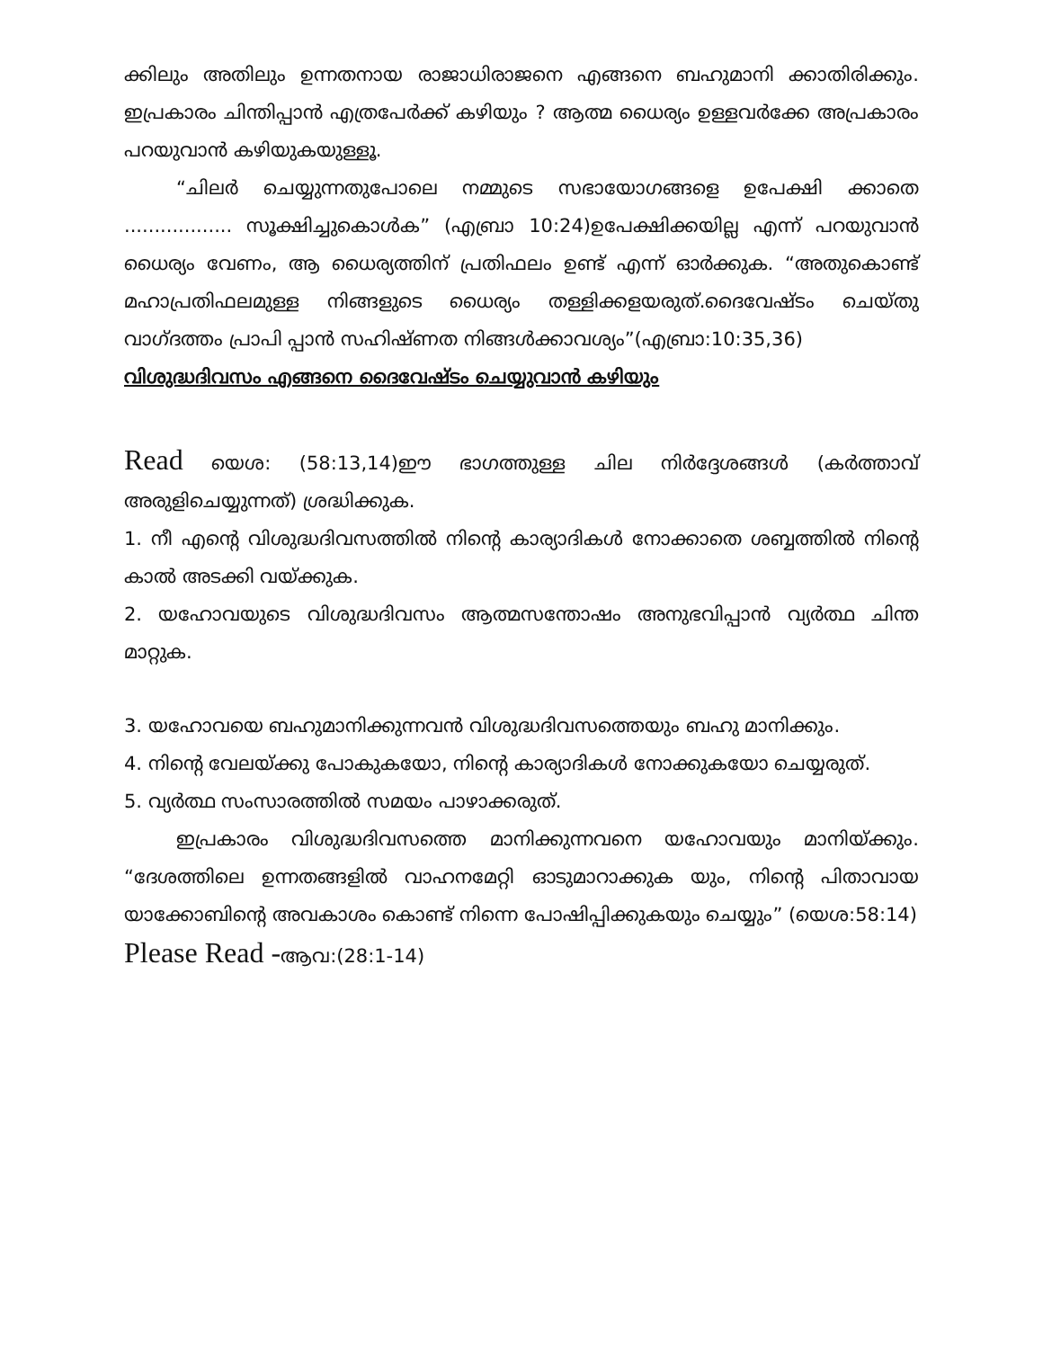ക്കിലും അതിലും ഉന്നതനായ രാജാധിരാജനെ എങ്ങനെ ബഹുമാനി ക്കാതിരിക്കും. ഇപ്രകാരം ചിന്തിപ്പാൻ എത്രപേർക്ക് കഴിയും ? ആത്മ ധൈര്യം ഉള്ളവർക്കേ അപ്രകാരം പറയുവാൻ കഴിയുകയുള്ളൂ.
“ചിലർ ചെയ്യുന്നതുപോലെ നമ്മുടെ സഭായോഗങ്ങളെ ഉപേക്ഷി ക്കാതെ .................. സൂക്ഷിച്ചുകൊൾക” (എബ്രാ 10:24)ഉപേക്ഷിക്കയില്ല എന്ന് പറയുവാൻ ധൈര്യം വേണം, ആ ധൈര്യത്തിന് പ്രതിഫലം ഉണ്ട് എന്ന് ഓർക്കുക. “അതുകൊണ്ട് മഹാപ്രതിഫലമുള്ള നിങ്ങളുടെ ധൈര്യം തള്ളിക്കളയരുത്.ദൈവേഷ്ടം ചെയ്തു വാഗ്ദത്തം പ്രാപി പ്പാൻ സഹിഷ്ണത നിങ്ങൾക്കാവശ്യം”(എബ്രാ:10:35,36)
വിശുദ്ധദിവസം എങ്ങനെ ദൈവേഷ്ടം ചെയ്യുവാൻ കഴിയും
Read യെശ: (58:13,14)ഈ ഭാഗത്തുള്ള ചില നിർദ്ദേശങ്ങൾ (കർത്താവ് അരുളിചെയ്യുന്നത്) ശ്രദ്ധിക്കുക.
1. നീ എന്റെ വിശുദ്ധദിവസത്തിൽ നിന്റെ കാര്യാദികൾ നോക്കാതെ ശബ്ബത്തിൽ നിന്റെ കാൽ അടക്കി വയ്ക്കുക.
2. യഹോവയുടെ വിശുദ്ധദിവസം ആത്മസന്തോഷം അനുഭവിപ്പാൻ വ്യർത്ഥ ചിന്ത മാറ്റുക.
3. യഹോവയെ ബഹുമാനിക്കുന്നവൻ വിശുദ്ധദിവസത്തെയും ബഹു മാനിക്കും.
4. നിന്റെ വേലയ്ക്കു പോകുകയോ, നിന്റെ കാര്യാദികൾ നോക്കുകയോ ചെയ്യരുത്.
5. വ്യർത്ഥ സംസാരത്തിൽ സമയം പാഴാക്കരുത്.
ഇപ്രകാരം വിശുദ്ധദിവസത്തെ മാനിക്കുന്നവനെ യഹോവയും മാനിയ്ക്കും. “ദേശത്തിലെ ഉന്നതങ്ങളിൽ വാഹനമേറ്റി ഓടുമാറാക്കുക യും, നിന്റെ പിതാവായ യാക്കോബിന്റെ അവകാശം കൊണ്ട് നിന്നെ പോഷിപ്പിക്കുകയും ചെയ്യും” (യെശ:58:14)
Please Read -ആവ:(28:1-14)